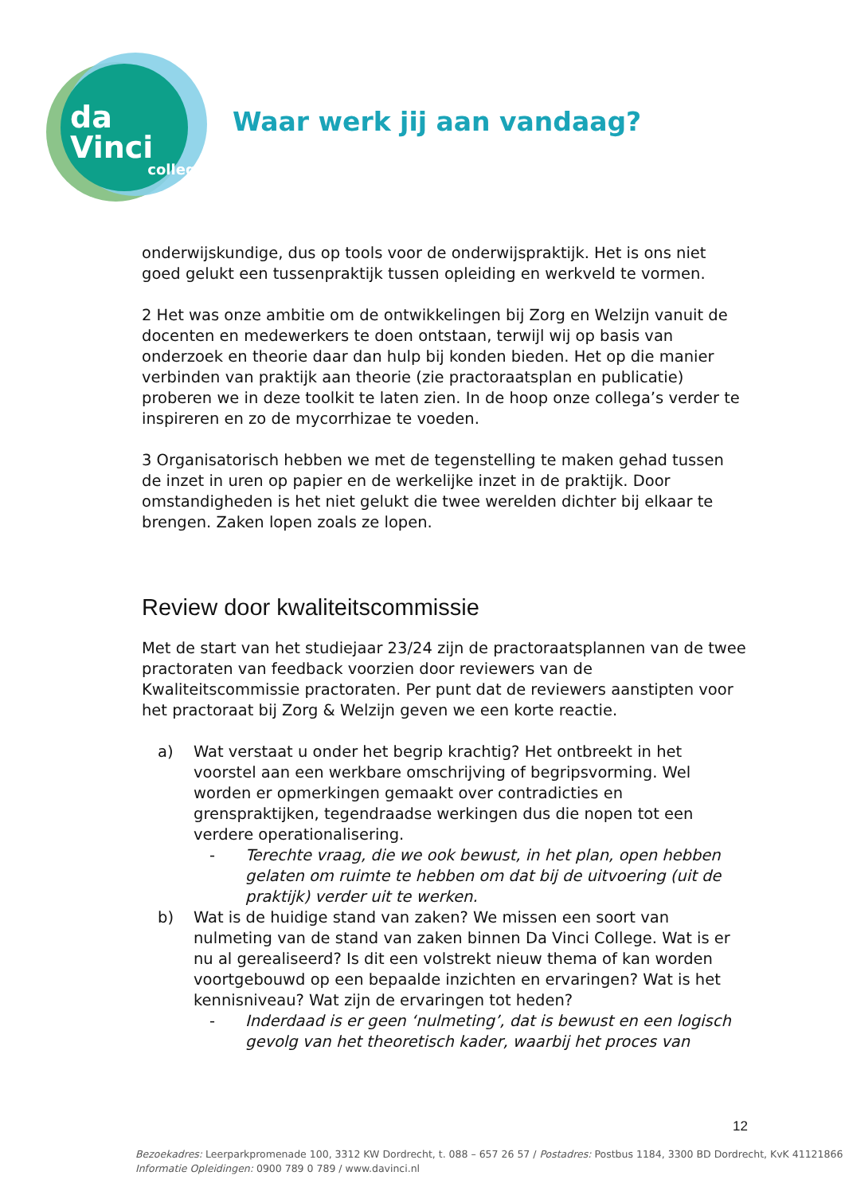da Vinci
college
Waar werk jij aan vandaag?
onderwijskundige, dus op tools voor de onderwijspraktijk. Het is ons niet goed gelukt een tussenpraktijk tussen opleiding en werkveld te vormen.
2 Het was onze ambitie om de ontwikkelingen bij Zorg en Welzijn vanuit de docenten en medewerkers te doen ontstaan, terwijl wij op basis van onderzoek en theorie daar dan hulp bij konden bieden. Het op die manier verbinden van praktijk aan theorie (zie practoraatsplan en publicatie) proberen we in deze toolkit te laten zien. In de hoop onze collega’s verder te inspireren en zo de mycorrhizae te voeden.
3 Organisatorisch hebben we met de tegenstelling te maken gehad tussen de inzet in uren op papier en de werkelijke inzet in de praktijk. Door omstandigheden is het niet gelukt die twee werelden dichter bij elkaar te brengen. Zaken lopen zoals ze lopen.
Review door kwaliteitscommissie
Met de start van het studiejaar 23/24 zijn de practoraatsplannen van de twee practoraten van feedback voorzien door reviewers van de Kwaliteitscommissie practoraten. Per punt dat de reviewers aanstipten voor het practoraat bij Zorg & Welzijn geven we een korte reactie.
a) Wat verstaat u onder het begrip krachtig? Het ontbreekt in het voorstel aan een werkbare omschrijving of begripsvorming. Wel worden er opmerkingen gemaakt over contradicties en grenspraktijken, tegendraadse werkingen dus die nopen tot een verdere operationalisering.
- Terechte vraag, die we ook bewust, in het plan, open hebben gelaten om ruimte te hebben om dat bij de uitvoering (uit de praktijk) verder uit te werken.
b) Wat is de huidige stand van zaken? We missen een soort van nulmeting van de stand van zaken binnen Da Vinci College. Wat is er nu al gerealiseerd? Is dit een volstrekt nieuw thema of kan worden voortgebouwd op een bepaalde inzichten en ervaringen? Wat is het kennisniveau? Wat zijn de ervaringen tot heden?
- Inderdaad is er geen ‘nulmeting’, dat is bewust en een logisch gevolg van het theoretisch kader, waarbij het proces van
12
Bezoekadres: Leerparkpromenade 100, 3312 KW Dordrecht, t. 088 – 657 26 57 / Postadres: Postbus 1184, 3300 BD Dordrecht, KvK 41121866
Informatie Opleidingen: 0900 789 0 789 / www.davinci.nl